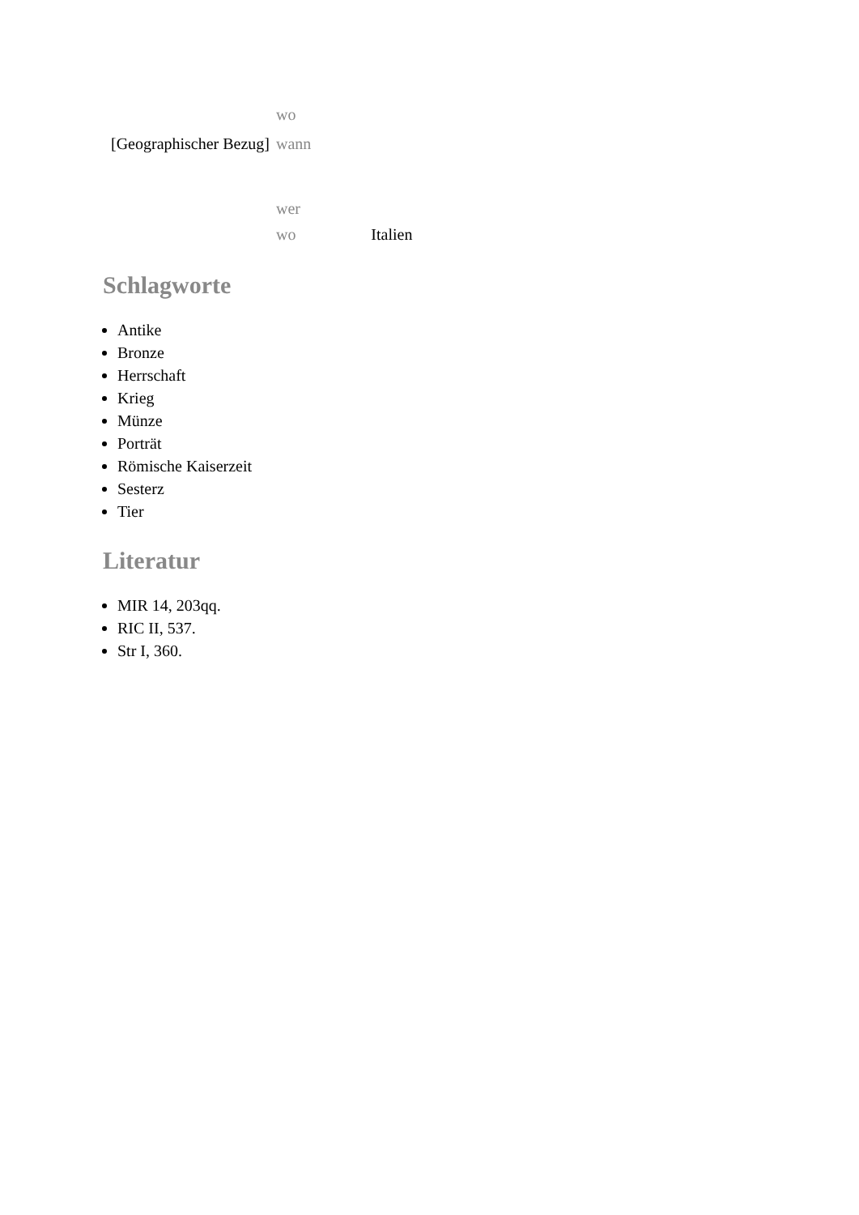| | wo | |
| [Geographischer Bezug] | wann | |
| | wer | |
| | wo | Italien |
Schlagworte
Antike
Bronze
Herrschaft
Krieg
Münze
Porträt
Römische Kaiserzeit
Sesterz
Tier
Literatur
MIR 14, 203qq.
RIC II, 537.
Str I, 360.